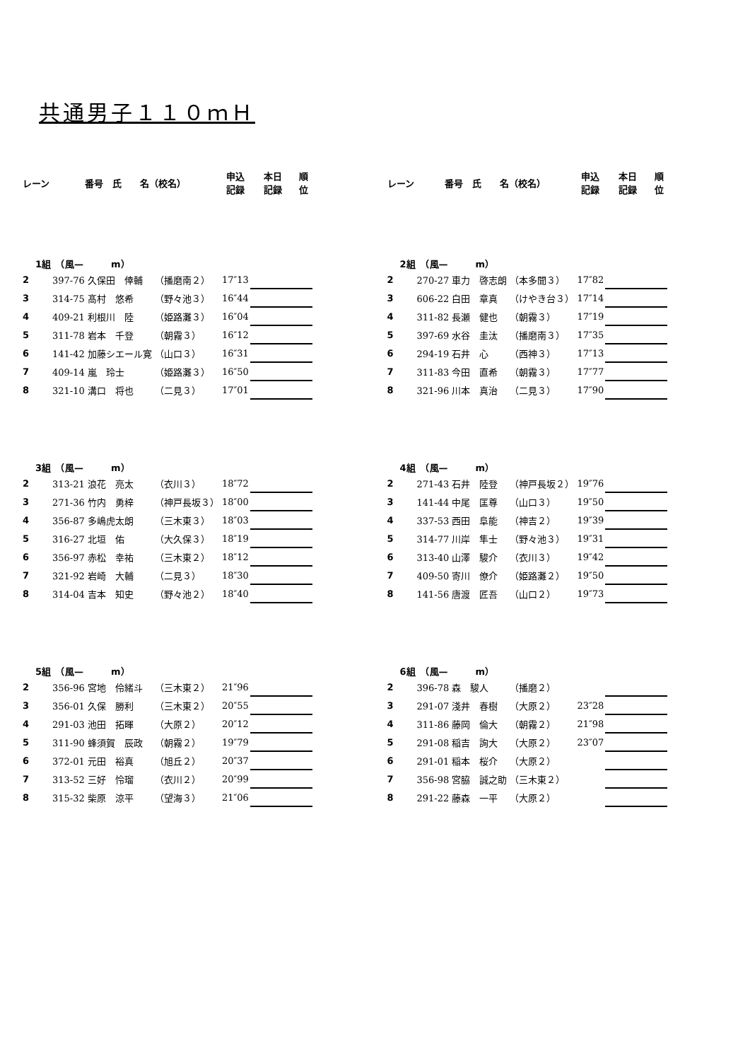共通男子１１０ｍＨ
| レーン | 番号 氏 名（校名） | | 申込 記録 | 本日 記録 | 順 位 |
| --- | --- | --- | --- | --- | --- |
| 1組 （風— m） | | | | | |
| 2 | 397-76 久保田 倖輔 | （播磨南２） | 17″13 | | |
| 3 | 314-75 髙村 悠希 | （野々池３） | 16″44 | | |
| 4 | 409-21 利根川 陸 | （姫路灘３） | 16″04 | | |
| 5 | 311-78 岩本 千登 | （朝霧３） | 16″12 | | |
| 6 | 141-42 加藤シエール寛 | （山口３） | 16″31 | | |
| 7 | 409-14 嵐 玲士 | （姫路灘３） | 16″50 | | |
| 8 | 321-10 溝口 将也 | （二見３） | 17″01 | | |
| 3組 （風— m） | | | | | |
| 2 | 313-21 浪花 亮太 | （衣川３） | 18″72 | | |
| 3 | 271-36 竹内 勇梓 | （神戸長坂３） | 18″00 | | |
| 4 | 356-87 多嶋虎太朗 | （三木東３） | 18″03 | | |
| 5 | 316-27 北垣 佑 | （大久保３） | 18″19 | | |
| 6 | 356-97 赤松 幸祐 | （三木東２） | 18″12 | | |
| 7 | 321-92 岩崎 大輔 | （二見３） | 18″30 | | |
| 8 | 314-04 吉本 知史 | （野々池２） | 18″40 | | |
| 5組 （風— m） | | | | | |
| 2 | 356-96 宮地 伶緒斗 | （三木東２） | 21″96 | | |
| 3 | 356-01 久保 勝利 | （三木東２） | 20″55 | | |
| 4 | 291-03 池田 拓暉 | （大原２） | 20″12 | | |
| 5 | 311-90 蜂須賀 辰政 | （朝霧２） | 19″79 | | |
| 6 | 372-01 元田 裕真 | （旭丘２） | 20″37 | | |
| 7 | 313-52 三好 怜瑠 | （衣川２） | 20″99 | | |
| 8 | 315-32 柴原 涼平 | （望海３） | 21″06 | | |
| レーン | 番号 氏 名（校名） | | 申込 記録 | 本日 記録 | 順 位 |
| --- | --- | --- | --- | --- | --- |
| 2組 （風— m） | | | | | |
| 2 | 270-27 車力 啓志朗 | （本多聞３） | 17″82 | | |
| 3 | 606-22 白田 章真 | （けやき台３） | 17″14 | | |
| 4 | 311-82 長瀬 健也 | （朝霧３） | 17″19 | | |
| 5 | 397-69 水谷 圭汰 | （播磨南３） | 17″35 | | |
| 6 | 294-19 石井 心 | （西神３） | 17″13 | | |
| 7 | 311-83 今田 直希 | （朝霧３） | 17″77 | | |
| 8 | 321-96 川本 真治 | （二見３） | 17″90 | | |
| 4組 （風— m） | | | | | |
| 2 | 271-43 石井 陸登 | （神戸長坂２） | 19″76 | | |
| 3 | 141-44 中尾 匡尊 | （山口３） | 19″50 | | |
| 4 | 337-53 西田 阜能 | （神吉２） | 19″39 | | |
| 5 | 314-77 川岸 隼士 | （野々池３） | 19″31 | | |
| 6 | 313-40 山澤 駿介 | （衣川３） | 19″42 | | |
| 7 | 409-50 寄川 僚介 | （姫路灘２） | 19″50 | | |
| 8 | 141-56 唐渡 匠吾 | （山口２） | 19″73 | | |
| 6組 （風— m） | | | | | |
| 2 | 396-78 森 駿人 | （播磨２） | | | |
| 3 | 291-07 淺井 春樹 | （大原２） | 23″28 | | |
| 4 | 311-86 藤岡 倫大 | （朝霧２） | 21″98 | | |
| 5 | 291-08 稲吉 詢大 | （大原２） | 23″07 | | |
| 6 | 291-01 稲本 桜介 | （大原２） | | | |
| 7 | 356-98 宮脇 誠之助 | （三木東２） | | | |
| 8 | 291-22 藤森 一平 | （大原２） | | | |